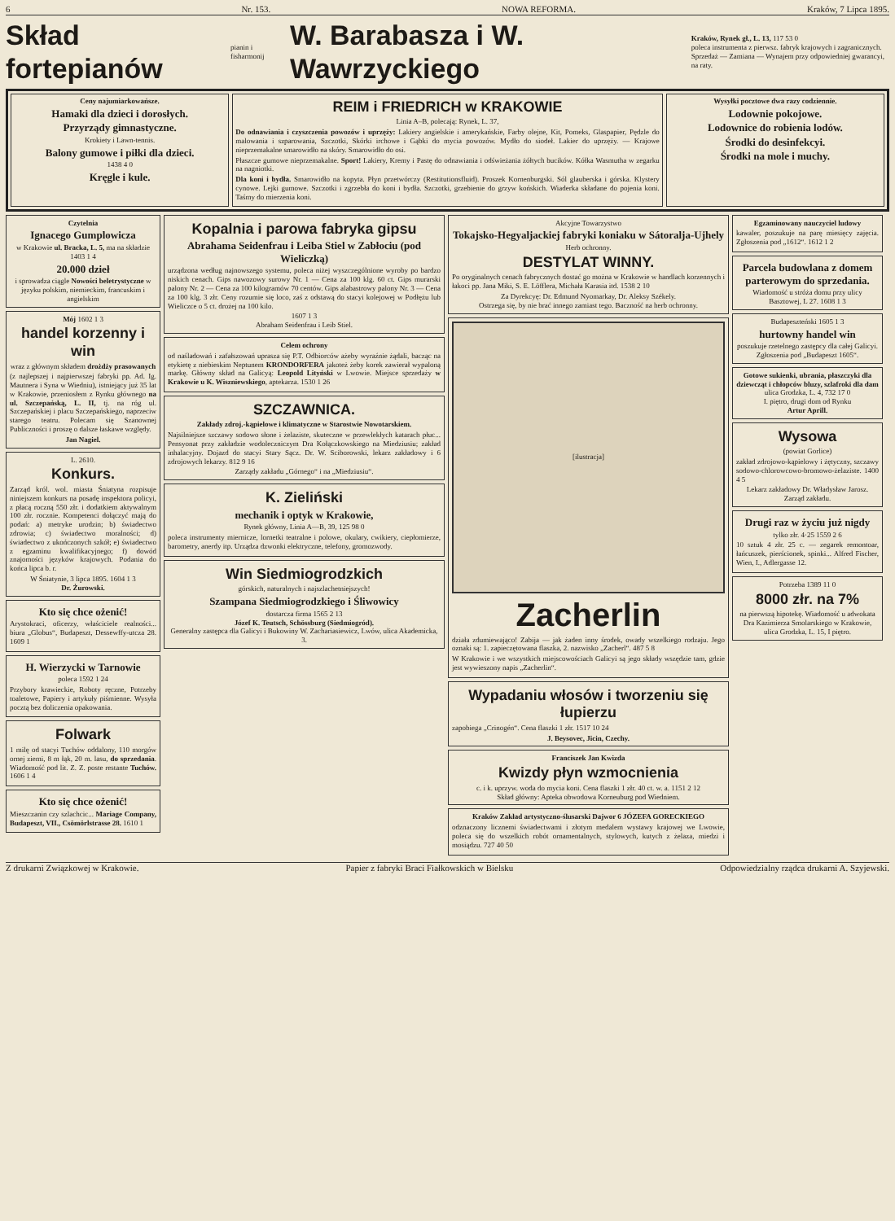6 Nr. 153. NOWA REFORMA. Kraków, 7 Lipca 1895.
Skład fortepianów pianin i fisharmonij W. Barabasza i W. Wawrzyckiego Kraków, Rynek gł., L. 13, 117 53 0
poleca instrumenta z pierwsz. fabryk krajowych i zagranicznych.
Sprzedaż — Zamiana — Wynajem przy odpowiedniej gwarancyi, na raty.
Ceny najumiarkowańsze.
Hamaki dla dzieci i dorosłych.
Przyrządy gimnastyczne.
Krokiety i Lawn-tennis.
Balony gumowe i piłki dla dzieci.
1438 4 0
Kręgle i kule.
REIM i FRIEDRICH w KRAKOWIE
Linia A–B, polecają: Rynek, L. 37,
Do odnawiania i czyszczenia powozów i uprzęży: Lakiery angielskie i amerykańskie, Farby olejne, Kit, Pomeks, Glaspapier, Pędzle do malowania i szparowania, Szczotki, Skórki irchowe i Gąbki do mycia powozów. Mydło do siodeł. Lakier do uprzęży. — Krajowe nieprzemakalne smarowidło na skóry. Smarowidło do osi.
Płaszcze gumowe nieprzemakalne. Sport! Lakiery, Kremy i Pastę do odnawiania i odświeżania żółtych bucików. Kółka Wasmutha w zegarku na nagniotki.
Dla koni i bydła. Smarowidło na kopyta. Płyn przetwórczy (Restitutionsfluid). Proszek Kornenburgski. Sól glauberska i górska. Klystery cynowe. Lejki gumowe. Szczotki i zgrzebła do koni i bydła. Szczotki, grzebienie do grzyw końskich. Wiaderka składane do pojenia koni. Taśmy do mierzenia koni.
Wysyłki pocztowe dwa razy codziennie.
Lodownie pokojowe.
Lodownice do robienia lodów.
Środki do desinfekcyi.
Środki na mole i muchy.
Czytelnia
Ignacego Gumplowicza
w Krakowie ul. Bracka, L. 5, ma na składzie 1403 1 4
20.000 dzieł
i sprowadza ciągle Nowości beletrystyczne w języku polskim, niemieckim, francuskim i angielskim
Mój 1602 1 3
handel korzenny i win
wraz z głównym składem drożdży prasowanych
(z najlepszej i najpierwszej fabryki pp. Ad. Ig. Mautnera i Syna w Wiedniu), istniejący już 35 lat w Krakowie, przeniosłem z Rynku głównego na ul. Szczepańską, L. II, tj. na róg ul. Szczepańskiej i placu Szczepańskiego, naprzeciw starego teatru. Polecam się Szanownej Publiczności i proszę o dalsze łaskawe względy.
Jan Nagiel.
L. 2610.
Konkurs.
Zarząd król. wol. miasta Śniatyna rozpisuje niniejszem konkurs na posadę inspektora policyi, z płacą roczną 550 złr. i dodatkiem aktywalnym 100 złr. rocznie. Kompetenci dołączyć mają do podań: a) metryke urodzin; b) świadectwo zdrowia; c) świadectwo moralności; d) świadectwo z ukończonych szkół; e) świadectwo z egzaminu kwalifikacyjnego; f) dowód znajomości języków krajowych. Podania do końca lipca b. r.
W Śniatynie, 3 lipca 1895. 1604 1 3
Dr. Żurowski.
Kto się chce ożenić!
Arystokraci, oficerzy, właściciele realności... biura „Globus“, Budapeszt, Dessewffy-utcza 28. 1609 1
H. Wierzycki w Tarnowie
poleca 1592 1 24
Przybory krawieckie, Roboty ręczne, Potrzeby toaletowe, Papiery i artykuły piśmienne. Wysyła pocztą bez doliczenia opakowania.
Folwark
1 milę od stacyi Tuchów oddalony, 110 morgów ornej ziemi, 8 m łąk, 20 m. lasu, do sprzedania. Wiadomość pod lit. Z. Z. poste restante Tuchów. 1606 1 4
Kto się chce ożenić!
Mieszczanin czy szlachcic... Mariage Company, Budapeszt, VII., Csömörlstrasse 28. 1610 1
Kopalnia i parowa fabryka gipsu
Abrahama Seidenfrau i Leiba Stiel w Zabłociu (pod Wieliczką)
urządzona według najnowszego systemu, poleca niżej wyszczególnione wyroby po bardzo niskich cenach. Gips nawozowy surowy Nr. 1 — Cena za 100 klg. 60 ct. Gips murarski palony Nr. 2 — Cena za 100 kilogramów 70 centów. Gips alabastrowy palony Nr. 3 — Cena za 100 klg. 3 złr. Ceny rozumie się loco, zaś z odstawą do stacyi kolejowej w Podłężu lub Wieliczce o 5 ct. drożej na 100 kilo.
1607 1 3
Abraham Seidenfrau i Leib Stiel.
Celem ochrony
od naśladowań i zafałszowań uprasza się P.T. Odbiorców ażeby wyraźnie żądali, bacząc na etykietę z niebieskim Neptunem KRONDORFERA jakoteż żeby korek zawierał wypaloną markę. Główny skład na Galicyą: Leopold Lityński w Lwowie. Miejsce sprzedaży w Krakowie u K. Wiszniewskiego, aptekarza. 1530 1 26
SZCZAWNICA.
Zakłady zdroj.-kąpielowe i klimatyczne w Starostwie Nowotarskiem.
Najsilniejsze szczawy sodowo słone i żelaziste, skuteczne w przewlekłych katarach płuc... Pensyonat przy zakładzie wodoleczniczym Dra Kołączkowskiego na Miedziusiu; zakład inhalacyjny. Dojazd do stacyi Stary Sącz. Dr. W. Sciborowski, lekarz zakładowy i 6 zdrojowych lekarzy. 812 9 16
Zarządy zakładu „Górnego“ i na „Miedziusiu“.
K. Zieliński
mechanik i optyk w Krakowie,
Rynek główny, Linia A—B, 39, 125 98 0
poleca instrumenty miernicze, lornetki teatralne i polowe, okulary, cwikiery, ciepłomierze, barometry, anerdy itp. Urządza dzwonki elektryczne, telefony, gromozwody.
Win Siedmiogrodzkich
górskich, naturalnych i najszlachetniejszych!
Szampana Siedmiogrodzkiego i Śliwowicy
dostarcza firma 1565 2 13
Józef K. Teutsch, Schössburg (Siedmiogród).
Generalny zastępca dla Galicyi i Bukowiny W. Zachariasiewicz, Lwów, ulica Akademicka, 3.
Akcyjne Towarzystwo
Tokajsko-Hegyaljackiej fabryki koniaku w Sátoralja-Ujhely
Herb ochronny.
DESTYLAT WINNY.
Po oryginalnych cenach fabrycznych dostać go można w Krakowie w handlach korzennych i łakoci pp. Jana Miki, S. E. Löfflera, Michała Karasia itd. 1538 2 10
Za Dyrekcyę: Dr. Edmund Nyomarkay, Dr. Aleksy Székely.
Ostrzega się, by nie brać innego zamiast tego. Baczność na herb ochronny.
[ilustracja]
Zacherlin
działa zdumiewająco! Zabija — jak żaden inny środek, owady wszelkiego rodzaju. Jego oznaki są: 1. zapieczętowana flaszka, 2. nazwisko „Zacherl“. 487 5 8
W Krakowie i we wszystkich miejscowościach Galicyi są jego składy wszędzie tam, gdzie jest wywieszony napis „Zacherlin“.
Wypadaniu włosów i tworzeniu się łupierzu
zapobiega „Crinogén“. Cena flaszki 1 złr. 1517 10 24
J. Beysovec, Jicin, Czechy.
Franciszek Jan Kwizda
Kwizdy płyn wzmocnienia
c. i k. uprzyw. woda do mycia koni. Cena flaszki 1 złr. 40 ct. w. a. 1151 2 12
Skład główny: Apteka obwodowa Korneuburg pod Wiedniem.
Kraków Zakład artystyczno-ślusarski Dajwor 6 JÓZEFA GORECKIEGO
odznaczony licznemi świadectwami i złotym medalem wystawy krajowej we Lwowie, poleca się do wszelkich robót ornamentalnych, stylowych, kutych z żelaza, miedzi i mosiądzu. 727 40 50
Egzaminowany nauczyciel ludowy
kawaler, poszukuje na parę miesięcy zajęcia. Zgłoszenia pod „1612“. 1612 1 2
Parcela budowlana z domem parterowym do sprzedania.
Wiadomość u stróża domu przy ulicy Basztowej, L 27. 1608 1 3
Budapeszteński 1605 1 3
hurtowny handel win
poszukuje rzetelnego zastępcy dla całej Galicyi. Zgłoszenia pod „Budapeszt 1605“.
Gotowe sukienki, ubrania, płaszczyki dla dziewcząt i chłopców bluzy, szlafroki dla dam
ulica Grodzka, L. 4, 732 17 0
I. piętro, drugi dom od Rynku
Artur Aprill.
Wysowa
(powiat Gorlice)
zakład zdrojowo-kąpielowy i żętyczny, szczawy sodowo-chlorowcowo-bromowo-żelaziste. 1400 4 5
Lekarz zakładowy Dr. Władysław Jarosz. Zarząd zakładu.
Drugi raz w życiu już nigdy
tylko złr. 4·25 1559 2 6
10 sztuk 4 złr. 25 c. — zegarek remontoar, łańcuszek, pierścionek, spinki... Alfred Fischer, Wien, I., Adlergasse 12.
Potrzeba 1389 11 0
8000 złr. na 7%
na pierwszą hipotekę. Wiadomość u adwokata Dra Kazimierza Smolarskiego w Krakowie, ulica Grodzka, L. 15, I piętro.
Z drukarni Związkowej w Krakowie. Papier z fabryki Braci Fiałkowskich w Bielsku Odpowiedzialny rządca drukarni A. Szyjewski.